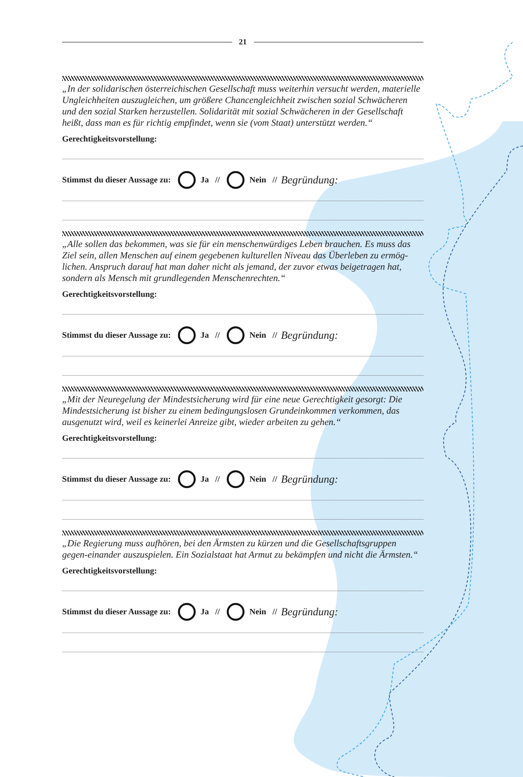21
„In der solidarischen österreichischen Gesellschaft muss weiterhin versucht werden, materielle Ungleichheiten auszugleichen, um größere Chancengleichheit zwischen sozial Schwächeren und den sozial Starken herzustellen. Solidarität mit sozial Schwächeren in der Gesellschaft heißt, dass man es für richtig empfindet, wenn sie (vom Staat) unterstützt werden.“
Gerechtigkeitsvorstellung:
Stimmst du dieser Aussage zu: Ja // Nein // Begründung:
„Alle sollen das bekommen, was sie für ein menschenwürdiges Leben brauchen. Es muss das Ziel sein, allen Menschen auf einem gegebenen kulturellen Niveau das Überleben zu ermög-lichen. Anspruch darauf hat man daher nicht als jemand, der zuvor etwas beigetragen hat, sondern als Mensch mit grundlegenden Menschenrechten.“
Gerechtigkeitsvorstellung:
Stimmst du dieser Aussage zu: Ja // Nein // Begründung:
„Mit der Neuregelung der Mindestsicherung wird für eine neue Gerechtigkeit gesorgt: Die Mindestsicherung ist bisher zu einem bedingungslosen Grundeinkommen verkommen, das ausgenutzt wird, weil es keinerlei Anreize gibt, wieder arbeiten zu gehen.“
Gerechtigkeitsvorstellung:
Stimmst du dieser Aussage zu: Ja // Nein // Begründung:
„Die Regierung muss aufhören, bei den Ärmsten zu kürzen und die Gesellschaftsgruppen gegen-einander auszuspielen. Ein Sozialstaat hat Armut zu bekämpfen und nicht die Ärmsten.“
Gerechtigkeitsvorstellung:
Stimmst du dieser Aussage zu: Ja // Nein // Begründung: